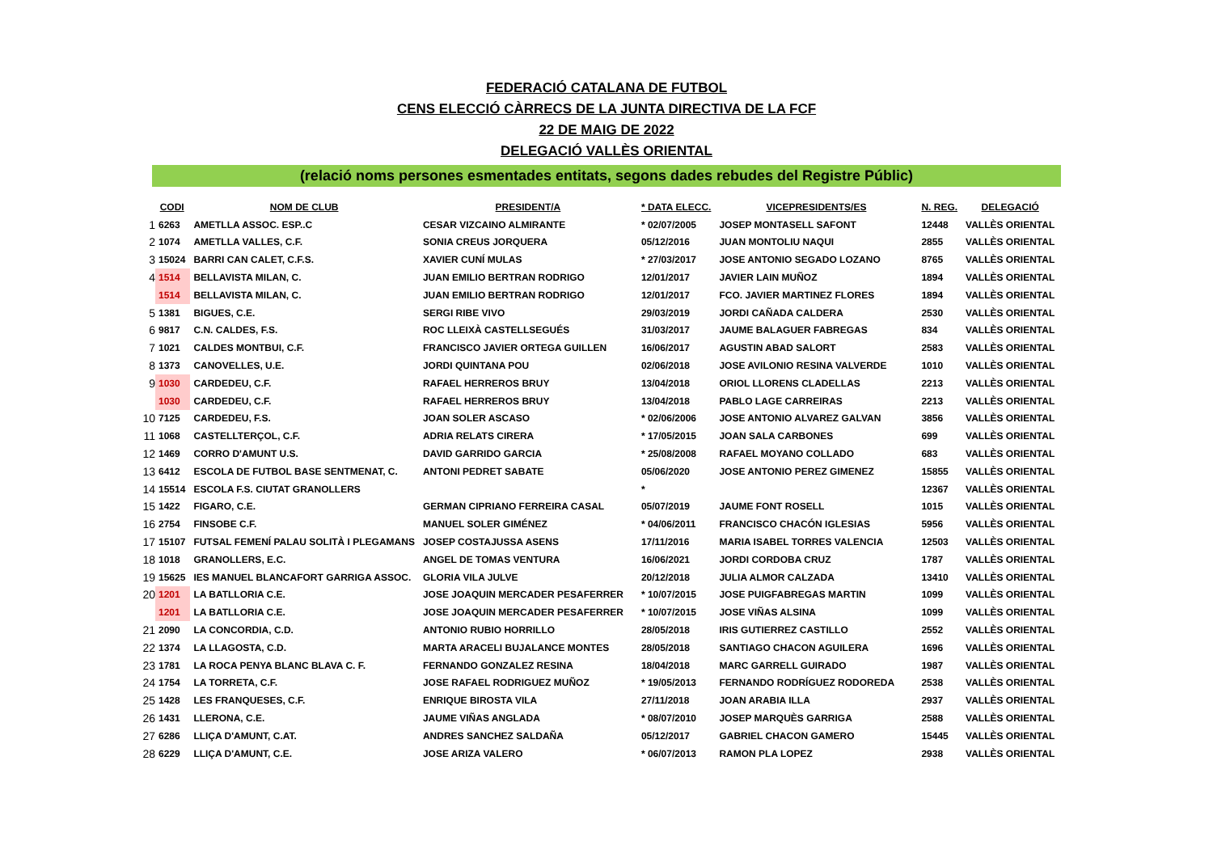FEDERACIÓ CATALANA DE FUTBOL
CENS ELECCIÓ CÀRRECS DE LA JUNTA DIRECTIVA DE LA FCF
22 DE MAIG DE 2022
DELEGACIÓ VALLÈS ORIENTAL
(relació noms persones esmentades entitats, segons dades rebudes del Registre Públic)
| | CODI | NOM DE CLUB | PRESIDENT/A | * DATA ELECC. | VICEPRESIDENTS/ES | N. REG. | DELEGACIÓ |
| --- | --- | --- | --- | --- | --- | --- | --- |
| 1 | 6263 | AMETLLA ASSOC. ESP..C | CESAR VIZCAINO ALMIRANTE | * 02/07/2005 | JOSEP MONTASELL SAFONT | 12448 | VALLÈS ORIENTAL |
| 2 | 1074 | AMETLLA VALLES, C.F. | SONIA CREUS JORQUERA | 05/12/2016 | JUAN MONTOLIU NAQUI | 2855 | VALLÈS ORIENTAL |
| 3 | 15024 | BARRI CAN CALET, C.F.S. | XAVIER CUNÍ MULAS | * 27/03/2017 | JOSE ANTONIO SEGADO LOZANO | 8765 | VALLÈS ORIENTAL |
| 4 | 1514 | BELLAVISTA MILAN, C. | JUAN EMILIO BERTRAN RODRIGO | 12/01/2017 | JAVIER LAIN MUÑOZ | 1894 | VALLÈS ORIENTAL |
| | 1514 | BELLAVISTA MILAN, C. | JUAN EMILIO BERTRAN RODRIGO | 12/01/2017 | FCO. JAVIER MARTINEZ FLORES | 1894 | VALLÈS ORIENTAL |
| 5 | 1381 | BIGUES, C.E. | SERGI RIBE VIVO | 29/03/2019 | JORDI CAÑADA CALDERA | 2530 | VALLÈS ORIENTAL |
| 6 | 9817 | C.N. CALDES, F.S. | ROC LLEIXÀ CASTELLSEGUÉS | 31/03/2017 | JAUME BALAGUER FABREGAS | 834 | VALLÈS ORIENTAL |
| 7 | 1021 | CALDES MONTBUI, C.F. | FRANCISCO JAVIER ORTEGA GUILLEN | 16/06/2017 | AGUSTIN ABAD SALORT | 2583 | VALLÈS ORIENTAL |
| 8 | 1373 | CANOVELLES, U.E. | JORDI QUINTANA POU | 02/06/2018 | JOSE AVILONIO RESINA VALVERDE | 1010 | VALLÈS ORIENTAL |
| 9 | 1030 | CARDEDEU, C.F. | RAFAEL HERREROS BRUY | 13/04/2018 | ORIOL LLORENS CLADELLAS | 2213 | VALLÈS ORIENTAL |
| | 1030 | CARDEDEU, C.F. | RAFAEL HERREROS BRUY | 13/04/2018 | PABLO LAGE CARREIRAS | 2213 | VALLÈS ORIENTAL |
| 10 | 7125 | CARDEDEU, F.S. | JOAN SOLER ASCASO | * 02/06/2006 | JOSE ANTONIO ALVAREZ GALVAN | 3856 | VALLÈS ORIENTAL |
| 11 | 1068 | CASTELLTERÇOL, C.F. | ADRIA RELATS CIRERA | * 17/05/2015 | JOAN SALA CARBONES | 699 | VALLÈS ORIENTAL |
| 12 | 1469 | CORRO D'AMUNT U.S. | DAVID GARRIDO GARCIA | * 25/08/2008 | RAFAEL MOYANO COLLADO | 683 | VALLÈS ORIENTAL |
| 13 | 6412 | ESCOLA DE FUTBOL BASE SENTMENAT, C. | ANTONI PEDRET SABATE | 05/06/2020 | JOSE ANTONIO PEREZ GIMENEZ | 15855 | VALLÈS ORIENTAL |
| 14 | 15514 | ESCOLA F.S. CIUTAT GRANOLLERS | | * | | 12367 | VALLÈS ORIENTAL |
| 15 | 1422 | FIGARO, C.E. | GERMAN CIPRIANO FERREIRA CASAL | 05/07/2019 | JAUME FONT ROSELL | 1015 | VALLÈS ORIENTAL |
| 16 | 2754 | FINSOBE C.F. | MANUEL SOLER GIMÉNEZ | * 04/06/2011 | FRANCISCO CHACÓN IGLESIAS | 5956 | VALLÈS ORIENTAL |
| 17 | 15107 | FUTSAL FEMENÍ PALAU SOLITÀ I PLEGAMANS | JOSEP COSTAJUSSA ASENS | 17/11/2016 | MARIA ISABEL TORRES VALENCIA | 12503 | VALLÈS ORIENTAL |
| 18 | 1018 | GRANOLLERS, E.C. | ANGEL DE TOMAS VENTURA | 16/06/2021 | JORDI CORDOBA CRUZ | 1787 | VALLÈS ORIENTAL |
| 19 | 15625 | IES MANUEL BLANCAFORT GARRIGA ASSOC. | GLORIA VILA JULVE | 20/12/2018 | JULIA ALMOR CALZADA | 13410 | VALLÈS ORIENTAL |
| 20 | 1201 | LA BATLLORIA C.E. | JOSE JOAQUIN MERCADER PESAFERRER | * 10/07/2015 | JOSE PUIGFABREGAS MARTIN | 1099 | VALLÈS ORIENTAL |
| | 1201 | LA BATLLORIA C.E. | JOSE JOAQUIN MERCADER PESAFERRER | * 10/07/2015 | JOSE VIÑAS ALSINA | 1099 | VALLÈS ORIENTAL |
| 21 | 2090 | LA CONCORDIA, C.D. | ANTONIO RUBIO HORRILLO | 28/05/2018 | IRIS GUTIERREZ CASTILLO | 2552 | VALLÈS ORIENTAL |
| 22 | 1374 | LA LLAGOSTA, C.D. | MARTA ARACELI BUJALANCE MONTES | 28/05/2018 | SANTIAGO CHACON AGUILERA | 1696 | VALLÈS ORIENTAL |
| 23 | 1781 | LA ROCA PENYA BLANC BLAVA C. F. | FERNANDO GONZALEZ RESINA | 18/04/2018 | MARC GARRELL GUIRADO | 1987 | VALLÈS ORIENTAL |
| 24 | 1754 | LA TORRETA, C.F. | JOSE RAFAEL RODRIGUEZ MUÑOZ | * 19/05/2013 | FERNANDO RODRÍGUEZ RODOREDA | 2538 | VALLÈS ORIENTAL |
| 25 | 1428 | LES FRANQUESES, C.F. | ENRIQUE BIROSTA VILA | 27/11/2018 | JOAN ARABIA ILLA | 2937 | VALLÈS ORIENTAL |
| 26 | 1431 | LLERONA, C.E. | JAUME VIÑAS ANGLADA | * 08/07/2010 | JOSEP MARQUÈS GARRIGA | 2588 | VALLÈS ORIENTAL |
| 27 | 6286 | LLIÇA D'AMUNT, C.AT. | ANDRES SANCHEZ SALDAÑA | 05/12/2017 | GABRIEL CHACON GAMERO | 15445 | VALLÈS ORIENTAL |
| 28 | 6229 | LLIÇA D'AMUNT, C.E. | JOSE ARIZA VALERO | * 06/07/2013 | RAMON PLA LOPEZ | 2938 | VALLÈS ORIENTAL |